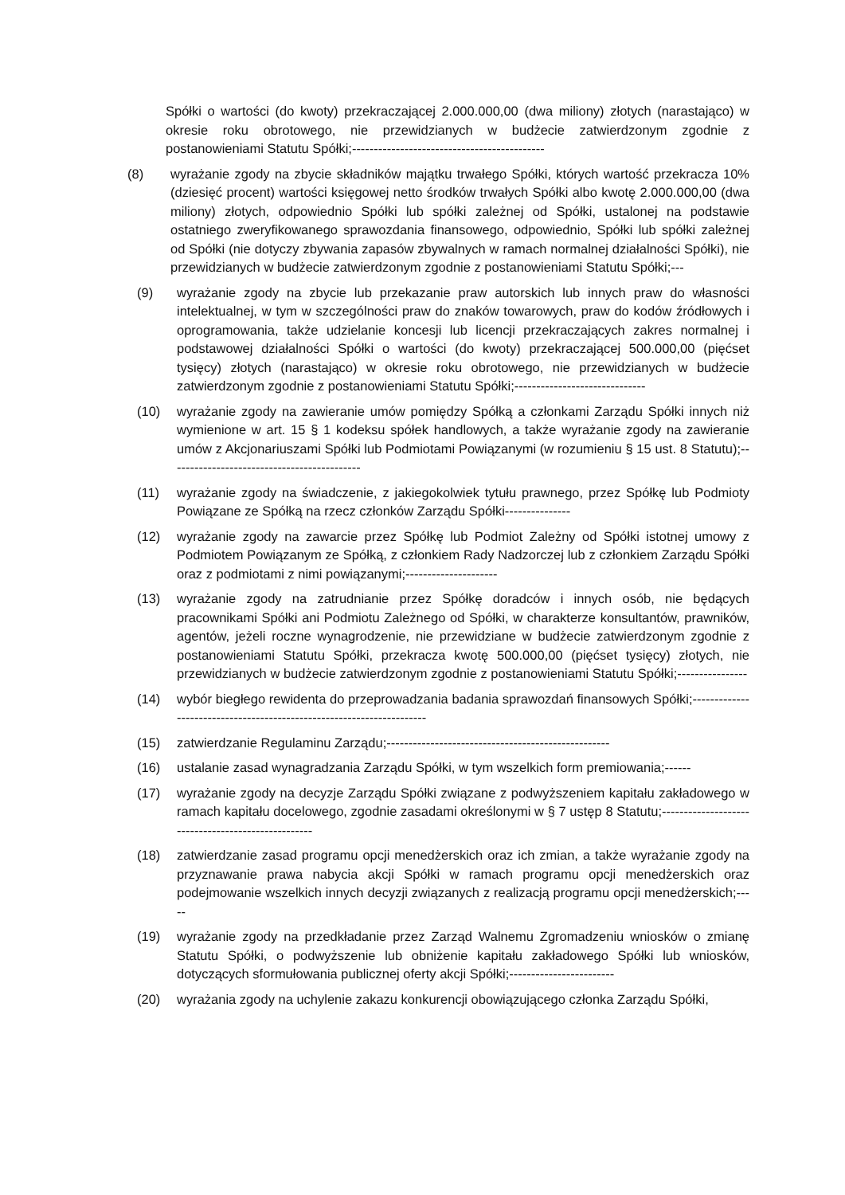Spółki o wartości (do kwoty) przekraczającej 2.000.000,00 (dwa miliony) złotych (narastająco) w okresie roku obrotowego, nie przewidzianych w budżecie zatwierdzonym zgodnie z postanowieniami Statutu Spółki;--------------------------------------------
(8) wyrażanie zgody na zbycie składników majątku trwałego Spółki, których wartość przekracza 10% (dziesięć procent) wartości księgowej netto środków trwałych Spółki albo kwotę 2.000.000,00 (dwa miliony) złotych, odpowiednio Spółki lub spółki zależnej od Spółki, ustalonej na podstawie ostatniego zweryfikowanego sprawozdania finansowego, odpowiednio, Spółki lub spółki zależnej od Spółki (nie dotyczy zbywania zapasów zbywalnych w ramach normalnej działalności Spółki), nie przewidzianych w budżecie zatwierdzonym zgodnie z postanowieniami Statutu Spółki;---
(9) wyrażanie zgody na zbycie lub przekazanie praw autorskich lub innych praw do własności intelektualnej, w tym w szczególności praw do znaków towarowych, praw do kodów źródłowych i oprogramowania, także udzielanie koncesji lub licencji przekraczających zakres normalnej i podstawowej działalności Spółki o wartości (do kwoty) przekraczającej 500.000,00 (pięćset tysięcy) złotych (narastająco) w okresie roku obrotowego, nie przewidzianych w budżecie zatwierdzonym zgodnie z postanowieniami Statutu Spółki;------------------------------
(10) wyrażanie zgody na zawieranie umów pomiędzy Spółką a członkami Zarządu Spółki innych niż wymienione w art. 15 § 1 kodeksu spółek handlowych, a także wyrażanie zgody na zawieranie umów z Akcjonariuszami Spółki lub Podmiotami Powiązanymi (w rozumieniu § 15 ust. 8 Statutu);--------------------------------------------
(11) wyrażanie zgody na świadczenie, z jakiegokolwiek tytułu prawnego, przez Spółkę lub Podmioty Powiązane ze Spółką na rzecz członków Zarządu Spółki---------------
(12) wyrażanie zgody na zawarcie przez Spółkę lub Podmiot Zależny od Spółki istotnej umowy z Podmiotem Powiązanym ze Spółką, z członkiem Rady Nadzorczej lub z członkiem Zarządu Spółki oraz z podmiotami z nimi powiązanymi;---------------------
(13) wyrażanie zgody na zatrudnianie przez Spółkę doradców i innych osób, nie będących pracownikami Spółki ani Podmiotu Zależnego od Spółki, w charakterze konsultantów, prawników, agentów, jeżeli roczne wynagrodzenie, nie przewidziane w budżecie zatwierdzonym zgodnie z postanowieniami Statutu Spółki, przekracza kwotę 500.000,00 (pięćset tysięcy) złotych, nie przewidzianych w budżecie zatwierdzonym zgodnie z postanowieniami Statutu Spółki;----------------
(14) wybór biegłego rewidenta do przeprowadzania badania sprawozdań finansowych Spółki;----------------------------------------------------------------------
(15) zatwierdzanie Regulaminu Zarządu;---------------------------------------------------
(16) ustalanie zasad wynagradzania Zarządu Spółki, w tym wszelkich form premiowania;------
(17) wyrażanie zgody na decyzje Zarządu Spółki związane z podwyższeniem kapitału zakładowego w ramach kapitału docelowego, zgodnie zasadami określonymi w § 7 ustęp 8 Statutu;---------------------------------------------------
(18) zatwierdzanie zasad programu opcji menedżerskich oraz ich zmian, a także wyrażanie zgody na przyznawanie prawa nabycia akcji Spółki w ramach programu opcji menedżerskich oraz podejmowanie wszelkich innych decyzji związanych z realizacją programu opcji menedżerskich;-----
(19) wyrażanie zgody na przedkładanie przez Zarząd Walnemu Zgromadzeniu wniosków o zmianę Statutu Spółki, o podwyższenie lub obniżenie kapitału zakładowego Spółki lub wniosków, dotyczących sformułowania publicznej oferty akcji Spółki;------------------------
(20) wyrażania zgody na uchylenie zakazu konkurencji obowiązującego członka Zarządu Spółki,